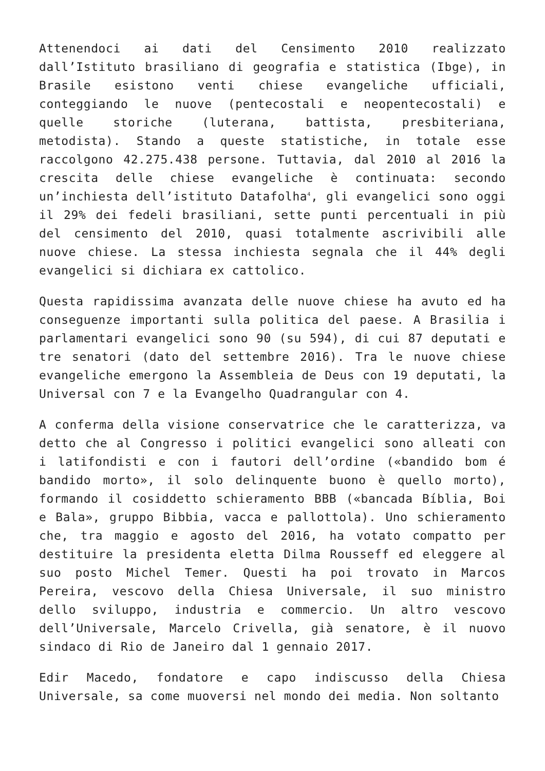Attenendoci ai dati del Censimento 2010 realizzato dall’Istituto brasiliano di geografia e statistica (Ibge), in Brasile esistono venti chiese evangeliche ufficiali, conteggiando le nuove (pentecostali e neopentecostali) e quelle storiche (luterana, battista, presbiteriana, metodista). Stando a queste statistiche, in totale esse raccolgono 42.275.438 persone. Tuttavia, dal 2010 al 2016 la crescita delle chiese evangeliche è continuata: secondo un’inchiesta dell’istituto Datafolha<sup>4</sup>, gli evangelici sono oggi il 29% dei fedeli brasiliani, sette punti percentuali in più del censimento del 2010, quasi totalmente ascrivibili alle nuove chiese. La stessa inchiesta segnala che il 44% degli evangelici si dichiara ex cattolico.
Questa rapidissima avanzata delle nuove chiese ha avuto ed ha conseguenze importanti sulla politica del paese. A Brasilia i parlamentari evangelici sono 90 (su 594), di cui 87 deputati e tre senatori (dato del settembre 2016). Tra le nuove chiese evangeliche emergono la Assembleia de Deus con 19 deputati, la Universal con 7 e la Evangelho Quadrangular con 4.
A conferma della visione conservatrice che le caratterizza, va detto che al Congresso i politici evangelici sono alleati con i latifondisti e con i fautori dell’ordine («bandido bom é bandido morto», il solo delinquente buono è quello morto), formando il cosiddetto schieramento BBB («bancada Bíblia, Boi e Bala», gruppo Bibbia, vacca e pallottola). Uno schieramento che, tra maggio e agosto del 2016, ha votato compatto per destituire la presidenta eletta Dilma Rousseff ed eleggere al suo posto Michel Temer. Questi ha poi trovato in Marcos Pereira, vescovo della Chiesa Universale, il suo ministro dello sviluppo, industria e commercio. Un altro vescovo dell’Universale, Marcelo Crivella, già senatore, è il nuovo sindaco di Rio de Janeiro dal 1 gennaio 2017.
Edir Macedo, fondatore e capo indiscusso della Chiesa Universale, sa come muoversi nel mondo dei media. Non soltanto